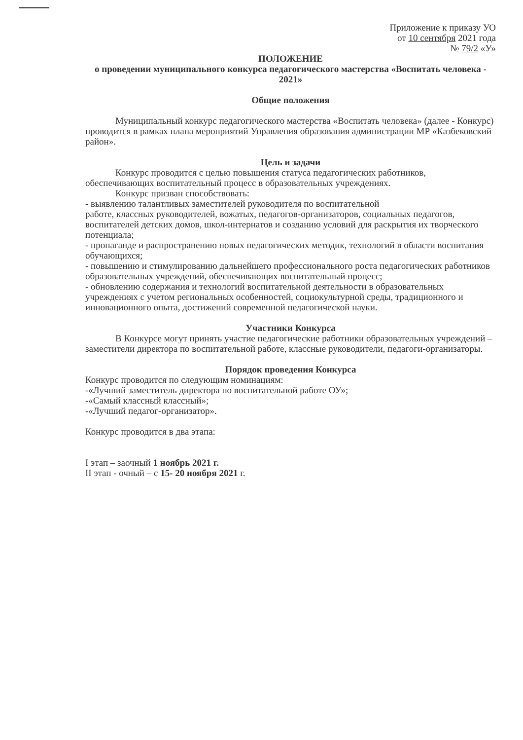Приложение к приказу УО
от 10 сентября 2021 года
№ 79/2 «У»
ПОЛОЖЕНИЕ
о проведении муниципального конкурса педагогического мастерства «Воспитать человека - 2021»
Общие положения
Муниципальный конкурс педагогического мастерства «Воспитать человека» (далее - Конкурс) проводится в рамках плана мероприятий Управления образования администрации МР «Казбековский район».
Цель и задачи
Конкурс проводится с целью повышения статуса педагогических работников, обеспечивающих воспитательный процесс в образовательных учреждениях.
Конкурс призван способствовать:
- выявлению талантливых заместителей руководителя по воспитательной
работе, классных руководителей, вожатых, педагогов-организаторов, социальных педагогов, воспитателей детских домов, школ-интернатов и созданию условий для раскрытия их творческого потенциала;
- пропаганде и распространению новых педагогических методик, технологий в области воспитания обучающихся;
- повышению и стимулированию дальнейшего профессионального роста педагогических работников образовательных учреждений, обеспечивающих воспитательный процесс;
- обновлению содержания и технологий воспитательной деятельности в образовательных учреждениях с учетом региональных особенностей, социокультурной среды, традиционного и инновационного опыта, достижений современной педагогической науки.
Участники Конкурса
В Конкурсе могут принять участие педагогические работники образовательных учреждений – заместители директора по воспитательной работе, классные руководители, педагоги-организаторы.
Порядок проведения Конкурса
Конкурс проводится по следующим номинациям:
-«Лучший заместитель директора по воспитательной работе ОУ»;
-«Самый классный классный»;
-«Лучший педагог-организатор».
Конкурс проводится в два этапа:
I этап – заочный 1 ноябрь 2021 г.
II этап - очный – с 15- 20 ноября 2021 г.